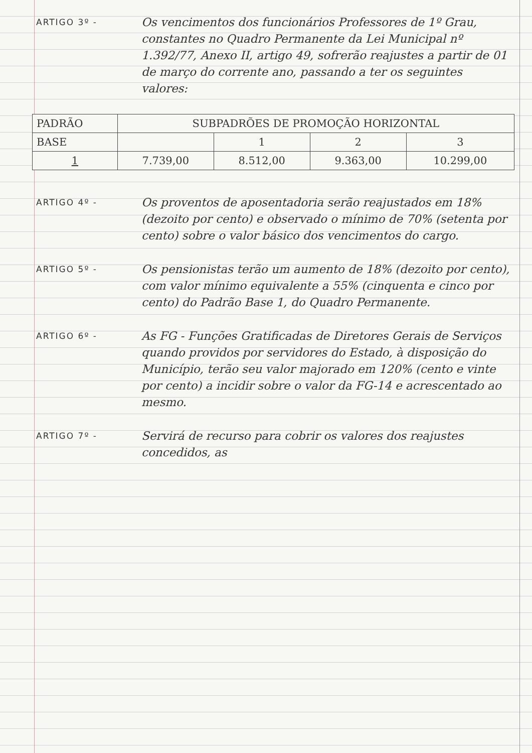ARTIGO 3º -
Os vencimentos dos funcionários Professores de 1º Grau, constantes no Quadro Permanente da Lei Municipal nº 1.392/77, Anexo II, artigo 49, sofrerão reajustes a partir de 01 de março do corrente ano, passando a ter os seguintes valores:
| PADRÃO | SUBPADRÕES DE PROMOÇÃO HORIZONTAL | | | |
| BASE | | 1 | 2 | 3 |
| 1 | 7.739,00 | 8.512,00 | 9.363,00 | 10.299,00 |
ARTIGO 4º -
Os proventos de aposentadoria serão reajustados em 18% (dezoito por cento) e observado o mínimo de 70% (setenta por cento) sobre o valor básico dos vencimentos do cargo.
ARTIGO 5º -
Os pensionistas terão um aumento de 18% (dezoito por cento), com valor mínimo equivalente a 55% (cinquenta e cinco por cento) do Padrão Base 1, do Quadro Permanente.
ARTIGO 6º -
As FG - Funções Gratificadas de Diretores Gerais de Serviços quando providos por servidores do Estado, à disposição do Município, terão seu valor majorado em 120% (cento e vinte por cento) a incidir sobre o valor da FG-14 e acrescentado ao mesmo.
ARTIGO 7º -
Servirá de recurso para cobrir os valores dos reajustes concedidos, as